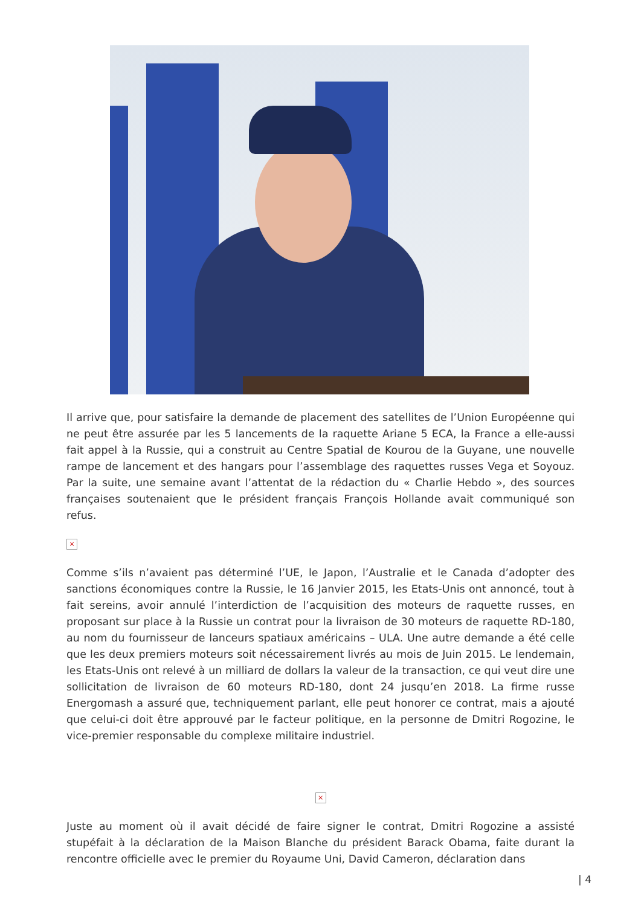Il arrive que, pour satisfaire la demande de placement des satellites de l’Union Européenne qui ne peut être assurée par les 5 lancements de la raquette Ariane 5 ECA, la France a elle-aussi fait appel à la Russie, qui a construit au Centre Spatial de Kourou de la Guyane, une nouvelle rampe de lancement et des hangars pour l’assemblage des raquettes russes Vega et Soyouz. Par la suite, une semaine avant l’attentat de la rédaction du « Charlie Hebdo », des sources françaises soutenaient que le président français François Hollande avait communiqué son refus.
×
Comme s’ils n’avaient pas déterminé l’UE, le Japon, l’Australie et le Canada d’adopter des sanctions économiques contre la Russie, le 16 Janvier 2015, les Etats-Unis ont annoncé, tout à fait sereins, avoir annulé l’interdiction de l’acquisition des moteurs de raquette russes, en proposant sur place à la Russie un contrat pour la livraison de 30 moteurs de raquette RD-180, au nom du fournisseur de lanceurs spatiaux américains – ULA. Une autre demande a été celle que les deux premiers moteurs soit nécessairement livrés au mois de Juin 2015. Le lendemain, les Etats-Unis ont relevé à un milliard de dollars la valeur de la transaction, ce qui veut dire une sollicitation de livraison de 60 moteurs RD-180, dont 24 jusqu’en 2018. La firme russe Energomash a assuré que, techniquement parlant, elle peut honorer ce contrat, mais a ajouté que celui-ci doit être approuvé par le facteur politique, en la personne de Dmitri Rogozine, le vice-premier responsable du complexe militaire industriel.
×
Juste au moment où il avait décidé de faire signer le contrat, Dmitri Rogozine a assisté stupéfait à la déclaration de la Maison Blanche du président Barack Obama, faite durant la rencontre officielle avec le premier du Royaume Uni, David Cameron, déclaration dans
| 4